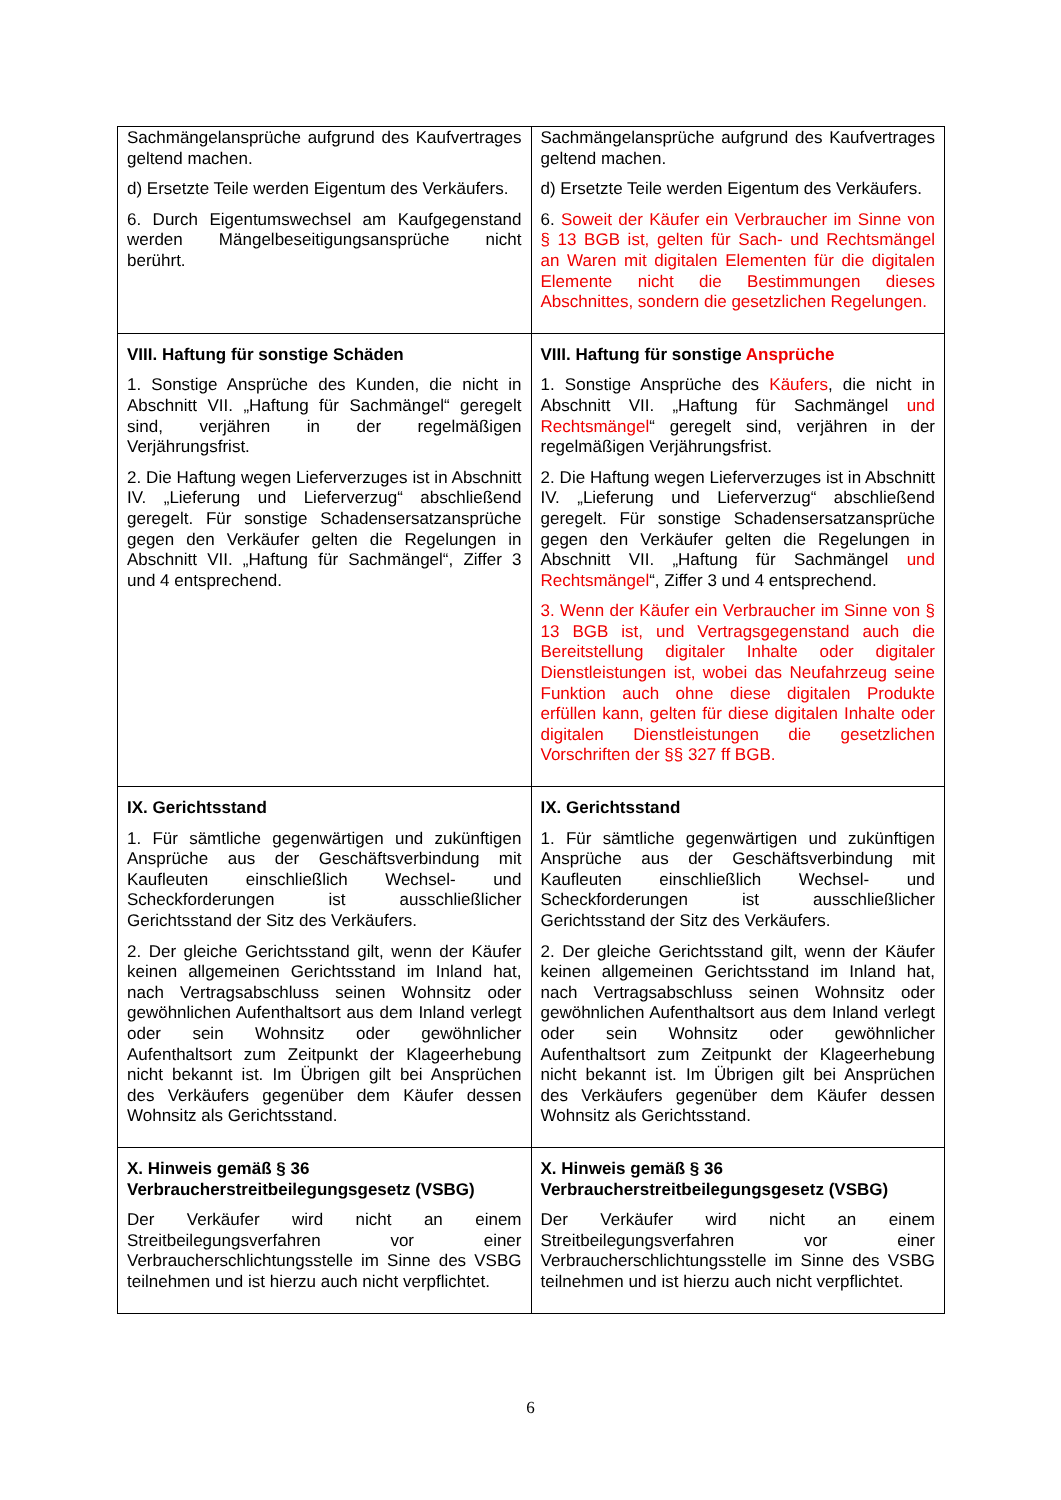| Sachmängelansprüche aufgrund des Kaufvertrages geltend machen. d) Ersetzte Teile werden Eigentum des Verkäufers. 6. Durch Eigentumswechsel am Kaufgegenstand werden Mängelbeseitigungsansprüche nicht berührt. | Sachmängelansprüche aufgrund des Kaufvertrages geltend machen. d) Ersetzte Teile werden Eigentum des Verkäufers. 6. Soweit der Käufer ein Verbraucher im Sinne von § 13 BGB ist, gelten für Sach- und Rechtsmängel an Waren mit digitalen Elementen für die digitalen Elemente nicht die Bestimmungen dieses Abschnittes, sondern die gesetzlichen Regelungen. |
| VIII. Haftung für sonstige Schäden 1. Sonstige Ansprüche des Kunden, die nicht in Abschnitt VII. „Haftung für Sachmängel“ geregelt sind, verjähren in der regelmäßigen Verjährungsfrist. 2. Die Haftung wegen Lieferverzuges ist in Abschnitt IV. „Lieferung und Lieferverzug“ abschließend geregelt. Für sonstige Schadensersatzansprüche gegen den Verkäufer gelten die Regelungen in Abschnitt VII. „Haftung für Sachmängel“, Ziffer 3 und 4 entsprechend. | VIII. Haftung für sonstige Ansprüche 1. Sonstige Ansprüche des Käufers , die nicht in Abschnitt VII. „Haftung für Sachmängel und Rechtsmängel “ geregelt sind, verjähren in der regelmäßigen Verjährungsfrist. 2. Die Haftung wegen Lieferverzuges ist in Abschnitt IV. „Lieferung und Lieferverzug“ abschließend geregelt. Für sonstige Schadensersatzansprüche gegen den Verkäufer gelten die Regelungen in Abschnitt VII. „Haftung für Sachmängel und Rechtsmängel “, Ziffer 3 und 4 entsprechend. 3. Wenn der Käufer ein Verbraucher im Sinne von § 13 BGB ist, und Vertragsgegenstand auch die Bereitstellung digitaler Inhalte oder digitaler Dienstleistungen ist, wobei das Neufahrzeug seine Funktion auch ohne diese digitalen Produkte erfüllen kann, gelten für diese digitalen Inhalte oder digitalen Dienstleistungen die gesetzlichen Vorschriften der §§ 327 ff BGB. |
| IX. Gerichtsstand 1. Für sämtliche gegenwärtigen und zukünftigen Ansprüche aus der Geschäftsverbindung mit Kaufleuten einschließlich Wechsel- und Scheckforderungen ist ausschließlicher Gerichtsstand der Sitz des Verkäufers. 2. Der gleiche Gerichtsstand gilt, wenn der Käufer keinen allgemeinen Gerichtsstand im Inland hat, nach Vertragsabschluss seinen Wohnsitz oder gewöhnlichen Aufenthaltsort aus dem Inland verlegt oder sein Wohnsitz oder gewöhnlicher Aufenthaltsort zum Zeitpunkt der Klageerhebung nicht bekannt ist. Im Übrigen gilt bei Ansprüchen des Verkäufers gegenüber dem Käufer dessen Wohnsitz als Gerichtsstand. | IX. Gerichtsstand 1. Für sämtliche gegenwärtigen und zukünftigen Ansprüche aus der Geschäftsverbindung mit Kaufleuten einschließlich Wechsel- und Scheckforderungen ist ausschließlicher Gerichtsstand der Sitz des Verkäufers. 2. Der gleiche Gerichtsstand gilt, wenn der Käufer keinen allgemeinen Gerichtsstand im Inland hat, nach Vertragsabschluss seinen Wohnsitz oder gewöhnlichen Aufenthaltsort aus dem Inland verlegt oder sein Wohnsitz oder gewöhnlicher Aufenthaltsort zum Zeitpunkt der Klageerhebung nicht bekannt ist. Im Übrigen gilt bei Ansprüchen des Verkäufers gegenüber dem Käufer dessen Wohnsitz als Gerichtsstand. |
| X. Hinweis gemäß § 36 Verbraucherstreitbeilegungsgesetz (VSBG) Der Verkäufer wird nicht an einem Streitbeilegungsverfahren vor einer Verbraucherschlichtungsstelle im Sinne des VSBG teilnehmen und ist hierzu auch nicht verpflichtet. | X. Hinweis gemäß § 36 Verbraucherstreitbeilegungsgesetz (VSBG) Der Verkäufer wird nicht an einem Streitbeilegungsverfahren vor einer Verbraucherschlichtungsstelle im Sinne des VSBG teilnehmen und ist hierzu auch nicht verpflichtet. |
6